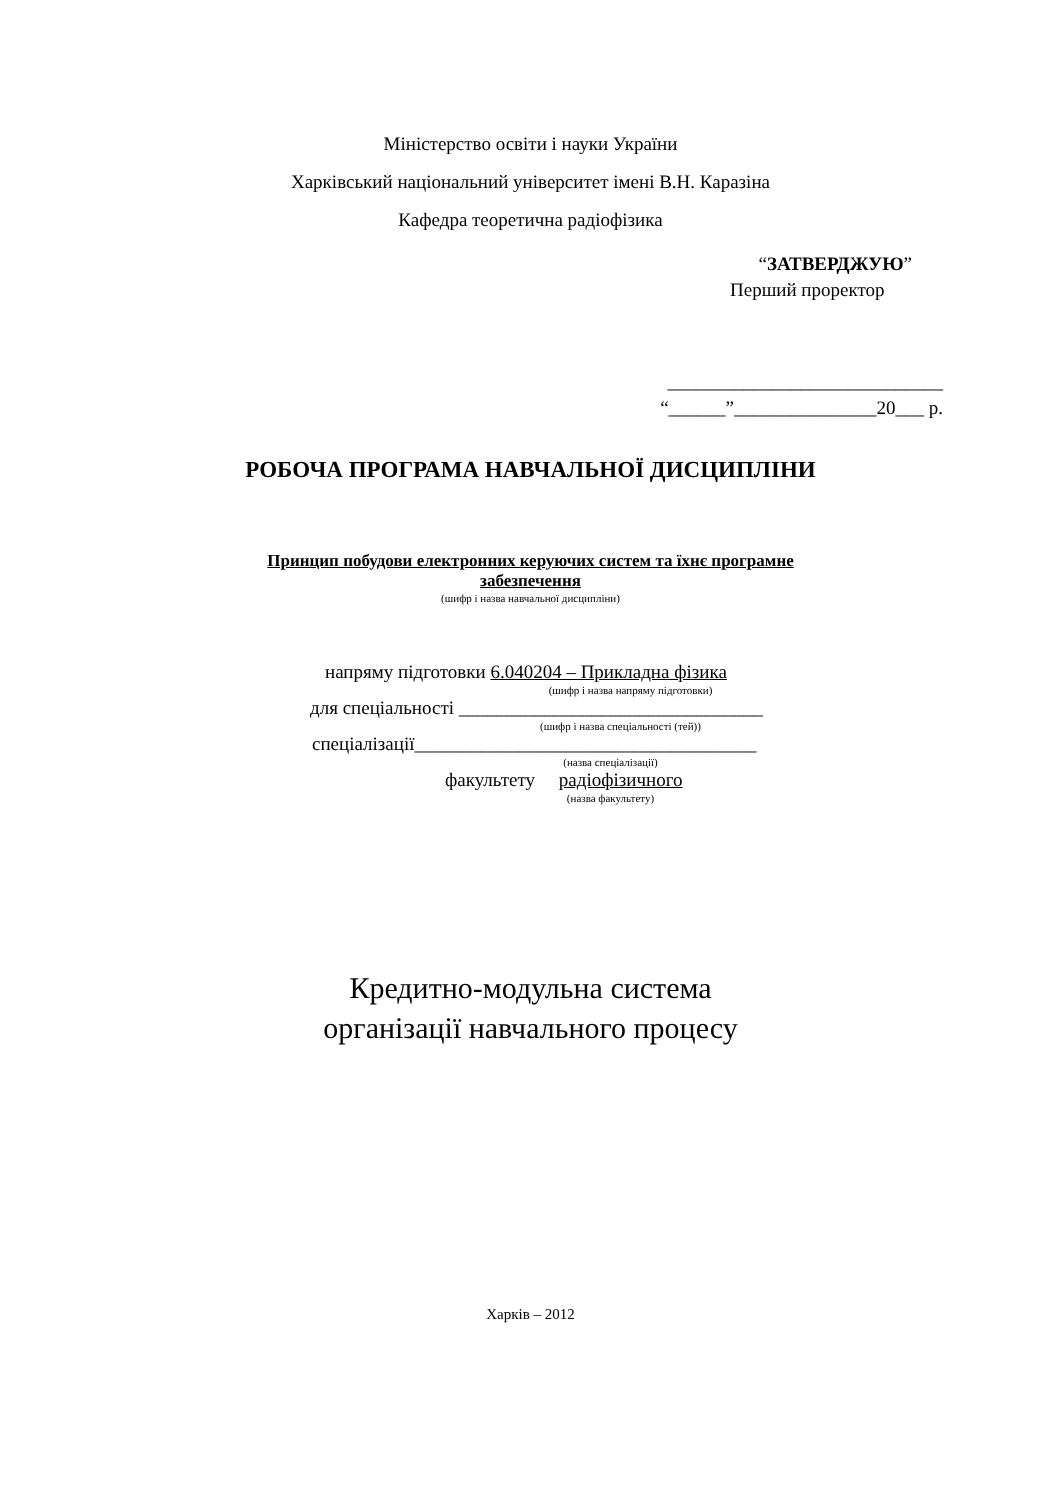Міністерство освіти і науки України
Харківський національний університет імені В.Н. Каразіна
Кафедра теоретична радіофізика
“ЗАТВЕРДЖУЮ”
Перший проректор
_____________________________
“______”_______________20___ р.
РОБОЧА ПРОГРАМА НАВЧАЛЬНОЇ ДИСЦИПЛІНИ
Принцип побудови електронних керуючих систем та їхнє програмне
забезпечення
(шифр і назва навчальної дисципліни)
напряму підготовки 6.040204 – Прикладна фізика
(шифр і назва напряму підготовки)
для спеціальності ________________________________
(шифр і назва спеціальності (тей))
спеціалізації____________________________________
(назва спеціалізації)
факультету радіофізичного
(назва факультету)
Кредитно-модульна система
організації навчального процесу
Харків – 2012